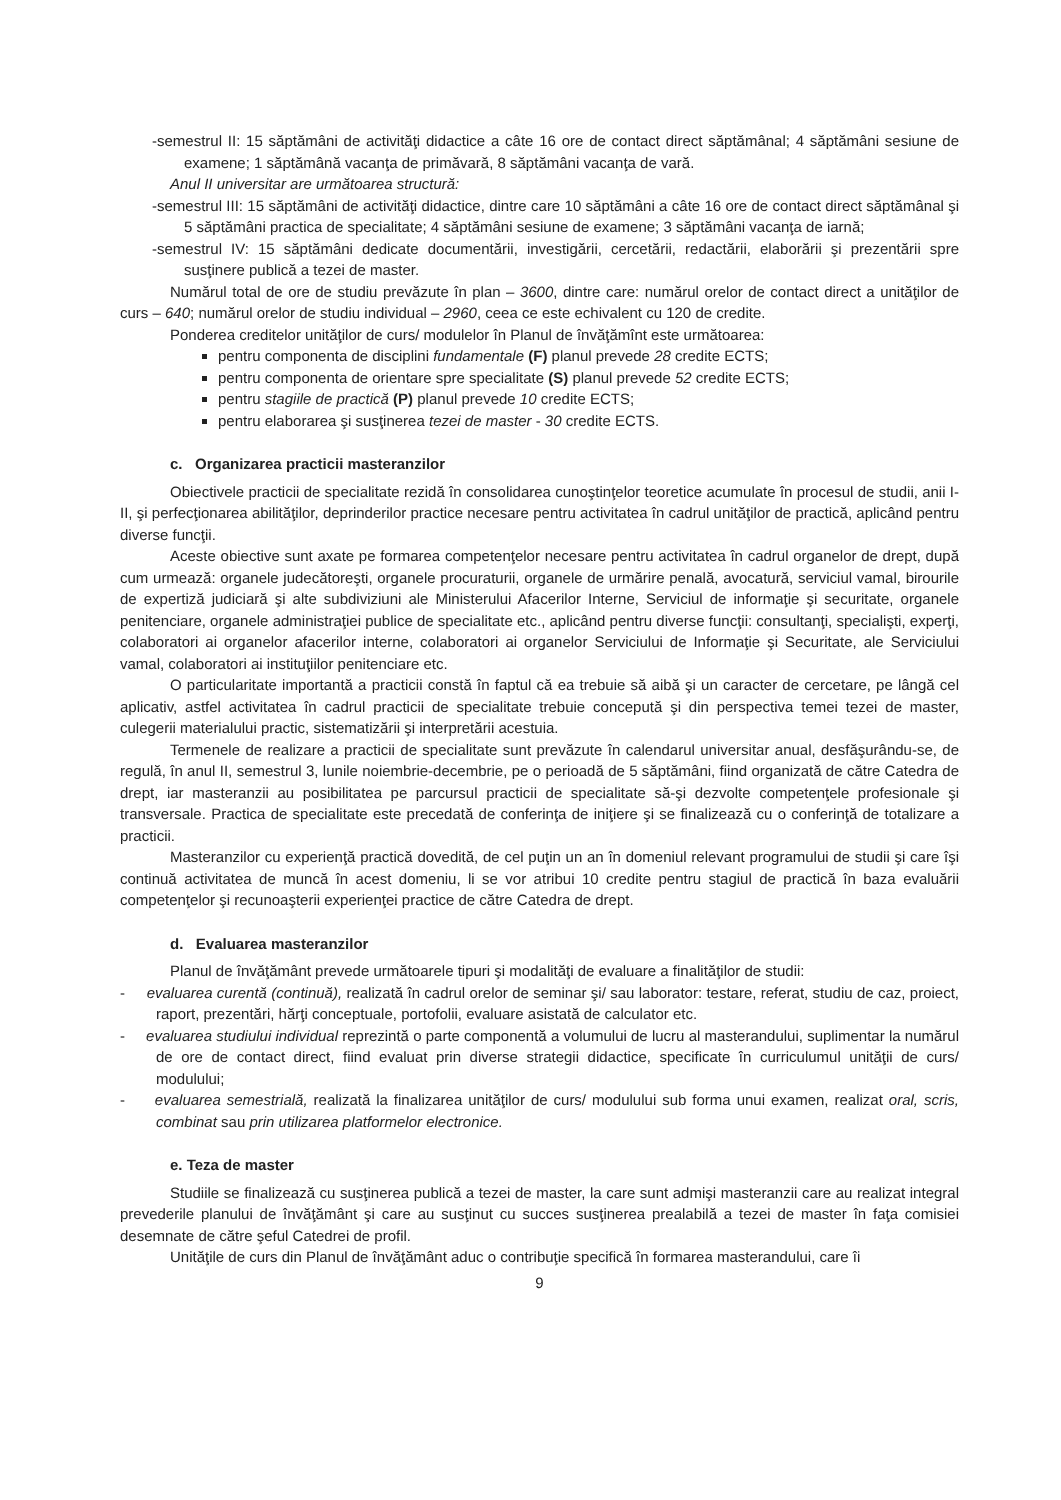-semestrul II: 15 săptămâni de activităţi didactice a câte 16 ore de contact direct săptămânal; 4 săptămâni sesiune de examene; 1 săptămână vacanţa de primăvară, 8 săptămâni vacanţa de vară.
Anul II universitar are următoarea structură:
-semestrul III: 15 săptămâni de activităţi didactice, dintre care 10 săptămâni a câte 16 ore de contact direct săptămânal şi 5 săptămâni practica de specialitate; 4 săptămâni sesiune de examene; 3 săptămâni vacanţa de iarnă;
-semestrul IV: 15 săptămâni dedicate documentării, investigării, cercetării, redactării, elaborării şi prezentării spre susţinere publică a tezei de master.
Numărul total de ore de studiu prevăzute în plan – 3600, dintre care: numărul orelor de contact direct a unităţilor de curs – 640; numărul orelor de studiu individual – 2960, ceea ce este echivalent cu 120 de credite.
Ponderea creditelor unităţilor de curs/ modulelor în Planul de învăţămînt este următoarea:
pentru componenta de disciplini fundamentale (F) planul prevede 28 credite ECTS;
pentru componenta de orientare spre specialitate (S) planul prevede 52 credite ECTS;
pentru stagiile de practică (P) planul prevede 10 credite ECTS;
pentru elaborarea şi susţinerea tezei de master - 30 credite ECTS.
c. Organizarea practicii masteranzilor
Obiectivele practicii de specialitate rezidă în consolidarea cunoştinţelor teoretice acumulate în procesul de studii, anii I-II, şi perfecţionarea abilităţilor, deprinderilor practice necesare pentru activitatea în cadrul unităţilor de practică, aplicând pentru diverse funcţii.
Aceste obiective sunt axate pe formarea competenţelor necesare pentru activitatea în cadrul organelor de drept, după cum urmează: organele judecătoreşti, organele procuraturii, organele de urmărire penală, avocatură, serviciul vamal, birourile de expertiză judiciară şi alte subdiviziuni ale Ministerului Afacerilor Interne, Serviciul de informaţie şi securitate, organele penitenciare, organele administraţiei publice de specialitate etc., aplicând pentru diverse funcţii: consultanţi, specialişti, experţi, colaboratori ai organelor afacerilor interne, colaboratori ai organelor Serviciului de Informaţie şi Securitate, ale Serviciului vamal, colaboratori ai instituţiilor penitenciare etc.
O particularitate importantă a practicii constă în faptul că ea trebuie să aibă şi un caracter de cercetare, pe lângă cel aplicativ, astfel activitatea în cadrul practicii de specialitate trebuie concepută şi din perspectiva temei tezei de master, culegerii materialului practic, sistematizării şi interpretării acestuia.
Termenele de realizare a practicii de specialitate sunt prevăzute în calendarul universitar anual, desfăşurându-se, de regulă, în anul II, semestrul 3, lunile noiembrie-decembrie, pe o perioadă de 5 săptămâni, fiind organizată de către Catedra de drept, iar masteranzii au posibilitatea pe parcursul practicii de specialitate să-şi dezvolte competenţele profesionale şi transversale. Practica de specialitate este precedată de conferinţa de iniţiere şi se finalizează cu o conferinţă de totalizare a practicii.
Masteranzilor cu experienţă practică dovedită, de cel puţin un an în domeniul relevant programului de studii şi care îşi continuă activitatea de muncă în acest domeniu, li se vor atribui 10 credite pentru stagiul de practică în baza evaluării competenţelor şi recunoaşterii experienţei practice de către Catedra de drept.
d. Evaluarea masteranzilor
Planul de învăţământ prevede următoarele tipuri şi modalităţi de evaluare a finalităţilor de studii:
- evaluarea curentă (continuă), realizată în cadrul orelor de seminar şi/ sau laborator: testare, referat, studiu de caz, proiect, raport, prezentări, hărţi conceptuale, portofolii, evaluare asistată de calculator etc.
- evaluarea studiului individual reprezintă o parte componentă a volumului de lucru al masterandului, suplimentar la numărul de ore de contact direct, fiind evaluat prin diverse strategii didactice, specificate în curriculumul unităţii de curs/ modulului;
- evaluarea semestrială, realizată la finalizarea unităţilor de curs/ modulului sub forma unui examen, realizat oral, scris, combinat sau prin utilizarea platformelor electronice.
e. Teza de master
Studiile se finalizează cu susţinerea publică a tezei de master, la care sunt admişi masteranzii care au realizat integral prevederile planului de învăţământ şi care au susţinut cu succes susţinerea prealabilă a tezei de master în faţa comisiei desemnate de către şeful Catedrei de profil.
Unităţile de curs din Planul de învăţământ aduc o contribuţie specifică în formarea masterandului, care îi
9